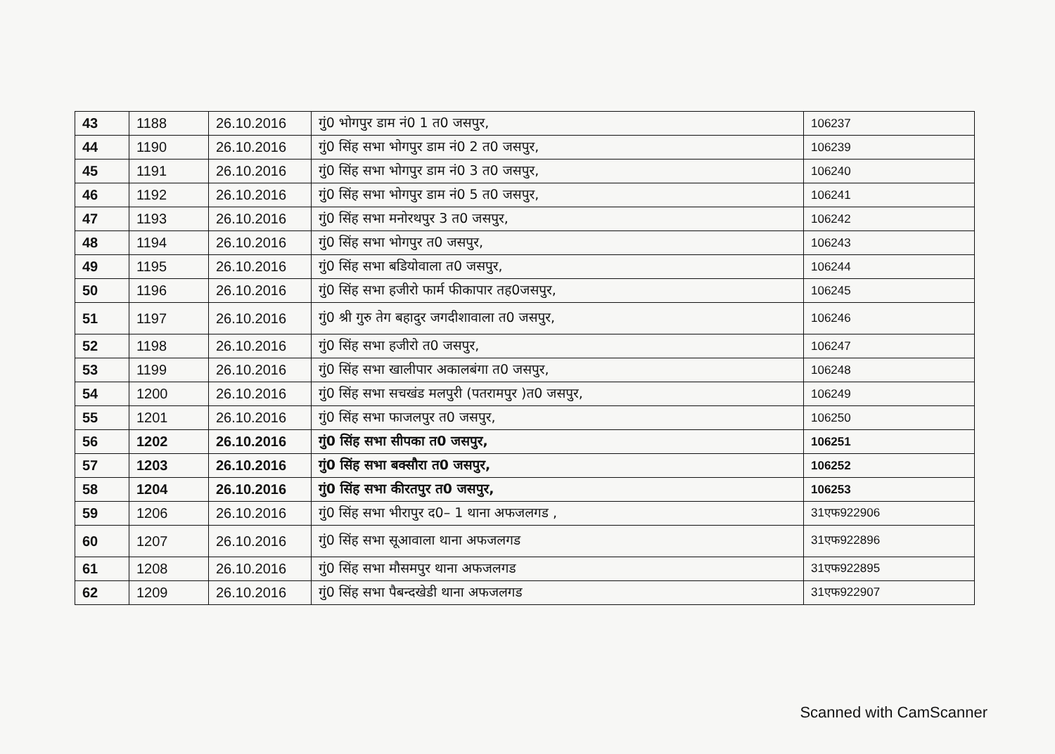| 43 | 1188 | 26.10.2016 | गुं0 भोगपुर डाम नं0 1 त0 जसपुर, | 106237 |
| 44 | 1190 | 26.10.2016 | गुं0 सिंह सभा भोगपुर डाम नं0 2 त0 जसपुर, | 106239 |
| 45 | 1191 | 26.10.2016 | गुं0 सिंह सभा भोगपुर डाम नं0 3 त0 जसपुर, | 106240 |
| 46 | 1192 | 26.10.2016 | गुं0 सिंह सभा भोगपुर डाम नं0 5 त0 जसपुर, | 106241 |
| 47 | 1193 | 26.10.2016 | गुं0 सिंह सभा मनोरथपुर 3 त0 जसपुर, | 106242 |
| 48 | 1194 | 26.10.2016 | गुं0 सिंह सभा भोगपुर त0 जसपुर, | 106243 |
| 49 | 1195 | 26.10.2016 | गुं0 सिंह सभा बडियोवाला त0 जसपुर, | 106244 |
| 50 | 1196 | 26.10.2016 | गुं0 सिंह सभा हजीरो फार्म फीकापार तह0जसपुर, | 106245 |
| 51 | 1197 | 26.10.2016 | गुं0 श्री गुरु तेग बहादुर जगदीशावाला त0 जसपुर, | 106246 |
| 52 | 1198 | 26.10.2016 | गुं0 सिंह सभा हजीरो त0 जसपुर, | 106247 |
| 53 | 1199 | 26.10.2016 | गुं0 सिंह सभा खालीपार अकालबंगा त0 जसपुर, | 106248 |
| 54 | 1200 | 26.10.2016 | गुं0 सिंह सभा सचखंड मलपुरी (पतरामपुर )त0 जसपुर, | 106249 |
| 55 | 1201 | 26.10.2016 | गुं0 सिंह सभा फाजलपुर त0 जसपुर, | 106250 |
| 56 | 1202 | 26.10.2016 | गुं0 सिंह सभा सीपका त0 जसपुर, | 106251 |
| 57 | 1203 | 26.10.2016 | गुं0 सिंह सभा बक्सौरा त0 जसपुर, | 106252 |
| 58 | 1204 | 26.10.2016 | गुं0 सिंह सभा कीरतपुर त0 जसपुर, | 106253 |
| 59 | 1206 | 26.10.2016 | गुं0 सिंह सभा भीरापुर द0– 1 थाना अफजलगड , | 31एफ922906 |
| 60 | 1207 | 26.10.2016 | गुं0 सिंह सभा सूआवाला थाना अफजलगड | 31एफ922896 |
| 61 | 1208 | 26.10.2016 | गुं0 सिंह सभा मौसमपुर थाना अफजलगड | 31एफ922895 |
| 62 | 1209 | 26.10.2016 | गुं0 सिंह सभा पैबन्दखेडी थाना अफजलगड | 31एफ922907 |
Scanned with CamScanner